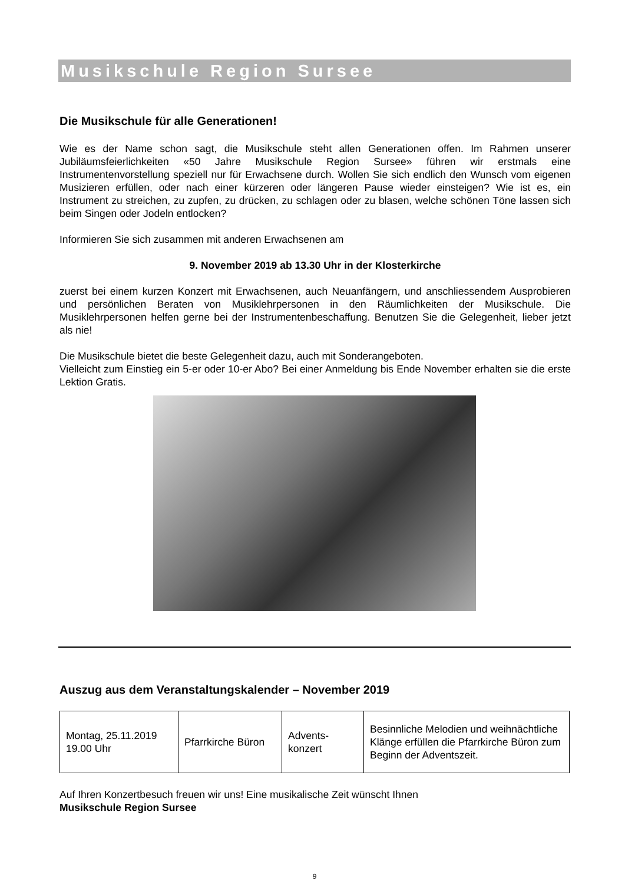Musikschule Region Sursee
Die Musikschule für alle Generationen!
Wie es der Name schon sagt, die Musikschule steht allen Generationen offen. Im Rahmen unserer Jubiläumsfeierlichkeiten «50 Jahre Musikschule Region Sursee» führen wir erstmals eine Instrumentenvorstellung speziell nur für Erwachsene durch. Wollen Sie sich endlich den Wunsch vom eigenen Musizieren erfüllen, oder nach einer kürzeren oder längeren Pause wieder einsteigen? Wie ist es, ein Instrument zu streichen, zu zupfen, zu drücken, zu schlagen oder zu blasen, welche schönen Töne lassen sich beim Singen oder Jodeln entlocken?
Informieren Sie sich zusammen mit anderen Erwachsenen am
9. November 2019 ab 13.30 Uhr in der Klosterkirche
zuerst bei einem kurzen Konzert mit Erwachsenen, auch Neuanfängern, und anschliessendem Ausprobieren und persönlichen Beraten von Musiklehrpersonen in den Räumlichkeiten der Musikschule. Die Musiklehrpersonen helfen gerne bei der Instrumentenbeschaffung. Benutzen Sie die Gelegenheit, lieber jetzt als nie!
Die Musikschule bietet die beste Gelegenheit dazu, auch mit Sonderangeboten.
Vielleicht zum Einstieg ein 5-er oder 10-er Abo? Bei einer Anmeldung bis Ende November erhalten sie die erste Lektion Gratis.
Auszug aus dem Veranstaltungskalender – November 2019
| Montag, 25.11.2019 19.00 Uhr | Pfarrkirche Büron | Advents- konzert | Besinnliche Melodien und weihnächtliche Klänge erfüllen die Pfarrkirche Büron zum Beginn der Adventszeit. |
Auf Ihren Konzertbesuch freuen wir uns! Eine musikalische Zeit wünscht Ihnen
Musikschule Region Sursee
9